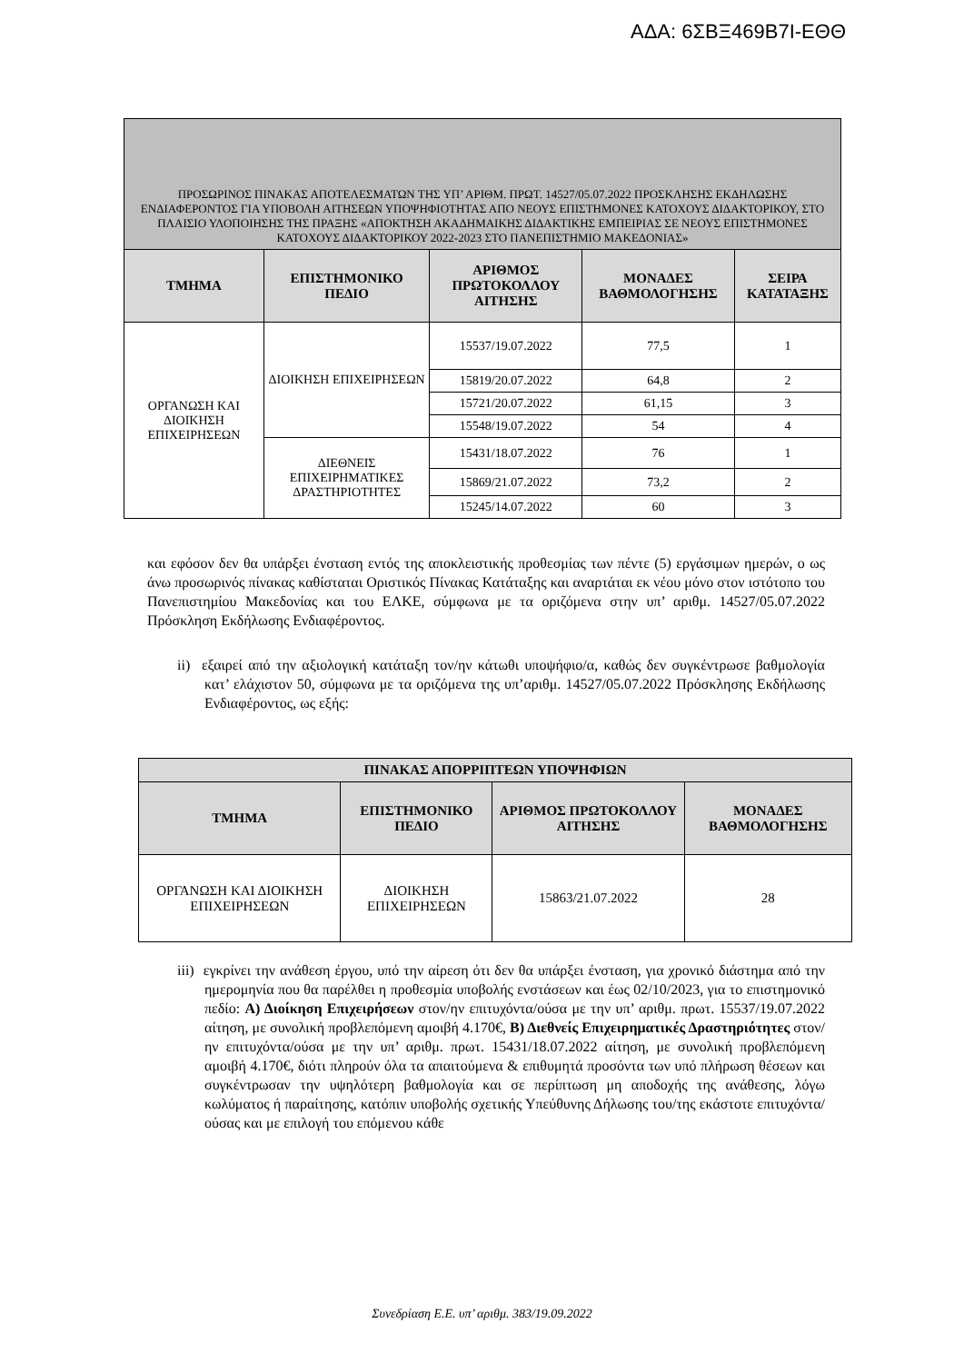ΑΔΑ: 6ΣΒΞ469Β7Ι-ΕΘΘ
| ΠΡΟΣΩΡΙΝΟΣ ΠΙΝΑΚΑΣ ΑΠΟΤΕΛΕΣΜΑΤΩΝ ΤΗΣ ΥΠ’ ΑΡΙΘΜ. ΠΡΩΤ. 14527/05.07.2022 ΠΡΟΣΚΛΗΣΗΣ ΕΚΔΗΛΩΣΗΣ ΕΝΔΙΑΦΕΡΟΝΤΟΣ ΓΙΑ ΥΠΟΒΟΛΗ ΑΙΤΗΣΕΩΝ ΥΠΟΨΗΦΙΟΤΗΤΑΣ ΑΠΟ ΝΕΟΥΣ ΕΠΙΣΤΗΜΟΝΕΣ ΚΑΤΟΧΟΥΣ ΔΙΔΑΚΤΟΡΙΚΟΥ, ΣΤΟ ΠΛΑΙΣΙΟ ΥΛΟΠΟΙΗΣΗΣ ΤΗΣ ΠΡΑΞΗΣ «ΑΠΟΚΤΗΣΗ ΑΚΑΔΗΜΑΙΚΗΣ ΔΙΔΑΚΤΙΚΗΣ ΕΜΠΕΙΡΙΑΣ ΣΕ ΝΕΟΥΣ ΕΠΙΣΤΗΜΟΝΕΣ ΚΑΤΟΧΟΥΣ ΔΙΔΑΚΤΟΡΙΚΟΥ 2022-2023 ΣΤΟ ΠΑΝΕΠΙΣΤΗΜΙΟ ΜΑΚΕΔΟΝΙΑΣ» | | | | |
| ΤΜΗΜΑ | ΕΠΙΣΤΗΜΟΝΙΚΟ ΠΕΔΙΟ | ΑΡΙΘΜΟΣ ΠΡΩΤΟΚΟΛΛΟΥ ΑΙΤΗΣΗΣ | ΜΟΝΑΔΕΣ ΒΑΘΜΟΛΟΓΗΣΗΣ | ΣΕΙΡΑ ΚΑΤΑΤΑΞΗΣ |
| ΟΡΓΑΝΩΣΗ ΚΑΙ ΔΙΟΙΚΗΣΗ ΕΠΙΧΕΙΡΗΣΕΩΝ | ΔΙΟΙΚΗΣΗ ΕΠΙΧΕΙΡΗΣΕΩΝ | 15537/19.07.2022 | 77,5 | 1 |
| | | 15819/20.07.2022 | 64,8 | 2 |
| | | 15721/20.07.2022 | 61,15 | 3 |
| | | 15548/19.07.2022 | 54 | 4 |
| | ΔΙΕΘΝΕΙΣ ΕΠΙΧΕΙΡΗΜΑΤΙΚΕΣ ΔΡΑΣΤΗΡΙΟΤΗΤΕΣ | 15431/18.07.2022 | 76 | 1 |
| | | 15869/21.07.2022 | 73,2 | 2 |
| | | 15245/14.07.2022 | 60 | 3 |
και εφόσον δεν θα υπάρξει ένσταση εντός της αποκλειστικής προθεσμίας των πέντε (5) εργάσιμων ημερών, ο ως άνω προσωρινός πίνακας καθίσταται Οριστικός Πίνακας Κατάταξης και αναρτάται εκ νέου μόνο στον ιστότοπο του Πανεπιστημίου Μακεδονίας και του ΕΛΚΕ, σύμφωνα με τα οριζόμενα στην υπ’ αριθμ. 14527/05.07.2022 Πρόσκληση Εκδήλωσης Ενδιαφέροντος.
ii) εξαιρεί από την αξιολογική κατάταξη τον/ην κάτωθι υποψήφιο/α, καθώς δεν συγκέντρωσε βαθμολογία κατ’ ελάχιστον 50, σύμφωνα με τα οριζόμενα της υπ’αριθμ. 14527/05.07.2022 Πρόσκλησης Εκδήλωσης Ενδιαφέροντος, ως εξής:
| ΠΙΝΑΚΑΣ ΑΠΟΡΡΙΠΤΕΩΝ ΥΠΟΨΗΦΙΩΝ | | | |
| --- | --- | --- | --- |
| ΤΜΗΜΑ | ΕΠΙΣΤΗΜΟΝΙΚΟ ΠΕΔΙΟ | ΑΡΙΘΜΟΣ ΠΡΩΤΟΚΟΛΛΟΥ ΑΙΤΗΣΗΣ | ΜΟΝΑΔΕΣ ΒΑΘΜΟΛΟΓΗΣΗΣ |
| ΟΡΓΑΝΩΣΗ ΚΑΙ ΔΙΟΙΚΗΣΗ ΕΠΙΧΕΙΡΗΣΕΩΝ | ΔΙΟΙΚΗΣΗ ΕΠΙΧΕΙΡΗΣΕΩΝ | 15863/21.07.2022 | 28 |
iii) εγκρίνει την ανάθεση έργου, υπό την αίρεση ότι δεν θα υπάρξει ένσταση, για χρονικό διάστημα από την ημερομηνία που θα παρέλθει η προθεσμία υποβολής ενστάσεων και έως 02/10/2023, για το επιστημονικό πεδίο: Α) Διοίκηση Επιχειρήσεων στον/ην επιτυχόντα/ούσα με την υπ’ αριθμ. πρωτ. 15537/19.07.2022 αίτηση, με συνολική προβλεπόμενη αμοιβή 4.170€, Β) Διεθνείς Επιχειρηματικές Δραστηριότητες στον/ην επιτυχόντα/ούσα με την υπ’ αριθμ. πρωτ. 15431/18.07.2022 αίτηση, με συνολική προβλεπόμενη αμοιβή 4.170€, διότι πληρούν όλα τα απαιτούμενα & επιθυμητά προσόντα των υπό πλήρωση θέσεων και συγκέντρωσαν την υψηλότερη βαθμολογία και σε περίπτωση μη αποδοχής της ανάθεσης, λόγω κωλύματος ή παραίτησης, κατόπιν υποβολής σχετικής Υπεύθυνης Δήλωσης του/της εκάστοτε επιτυχόντα/ούσας και με επιλογή του επόμενου κάθε
Συνεδρίαση Ε.Ε. υπ’ αριθμ. 383/19.09.2022